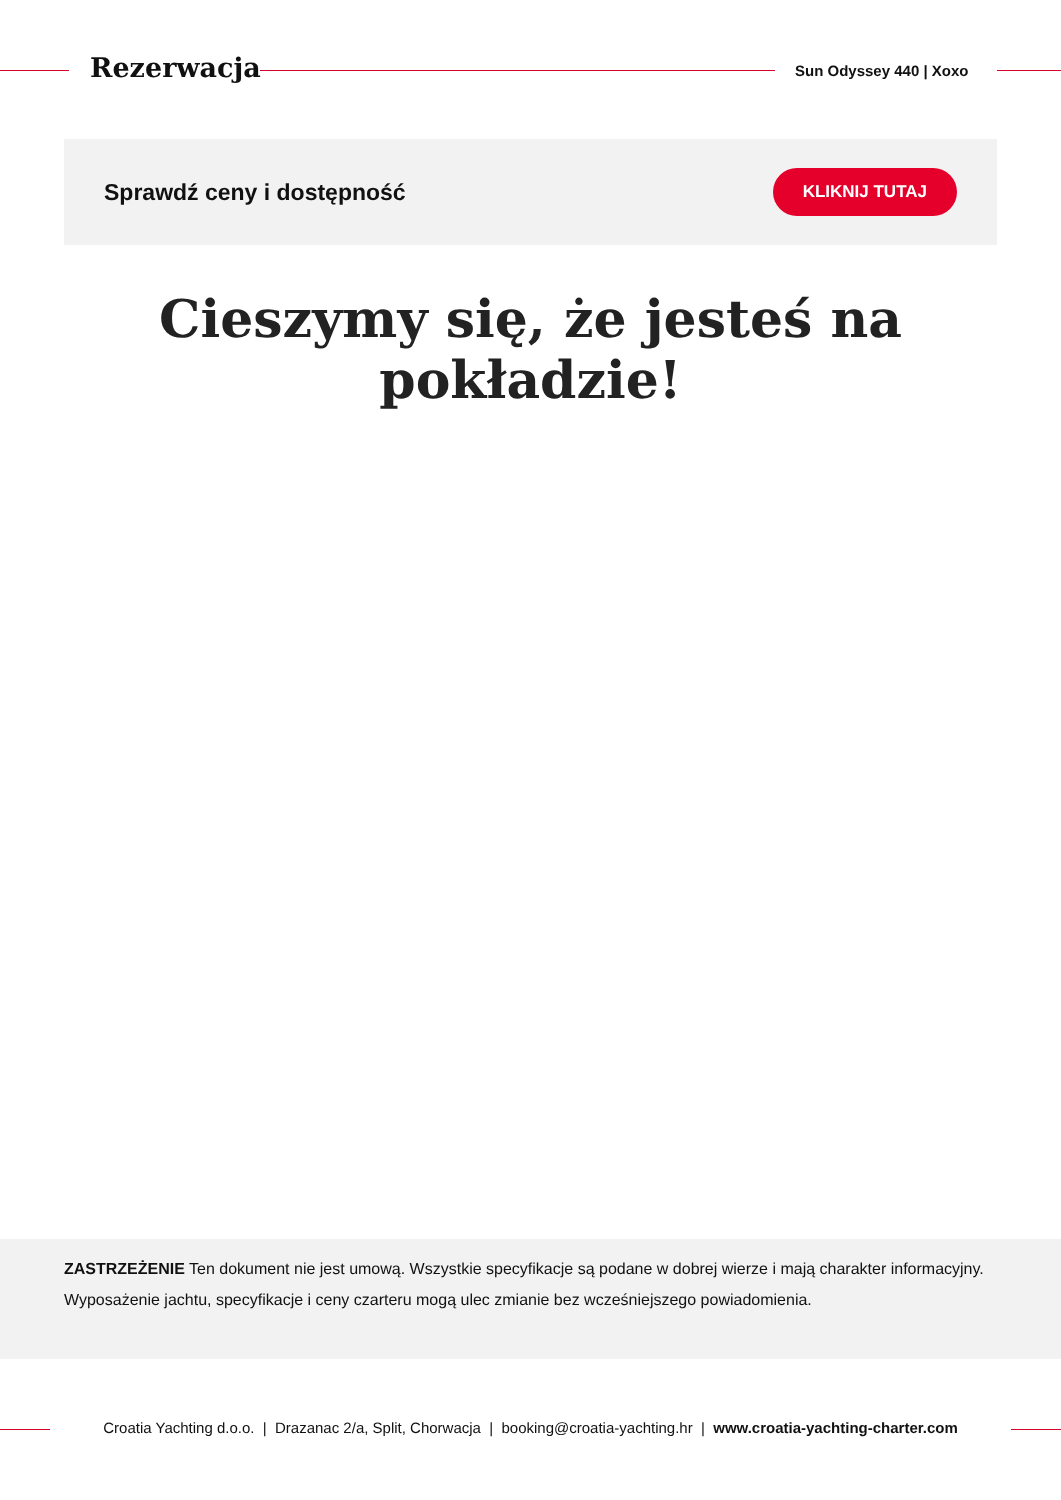Rezerwacja Sun Odyssey 440 | Xoxo
Sprawdź ceny i dostępność
KLIKNIJ TUTAJ
Cieszymy się, że jesteś na pokładzie!
ZASTRZEŻENIE Ten dokument nie jest umową. Wszystkie specyfikacje są podane w dobrej wierze i mają charakter informacyjny. Wyposażenie jachtu, specyfikacje i ceny czarteru mogą ulec zmianie bez wcześniejszego powiadomienia.
Croatia Yachting d.o.o. | Drazanac 2/a, Split, Chorwacja | booking@croatia-yachting.hr | www.croatia-yachting-charter.com